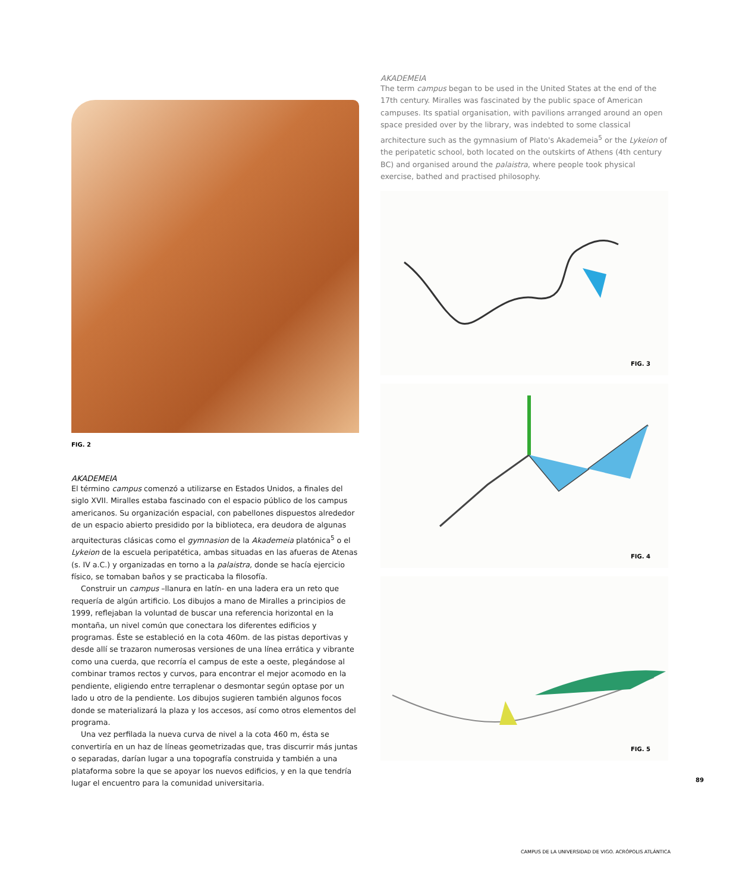AKADEMEIA
The term campus began to be used in the United States at the end of the 17th century. Miralles was fascinated by the public space of American campuses. Its spatial organisation, with pavilions arranged around an open space presided over by the library, was indebted to some classical architecture such as the gymnasium of Plato's Akademeia<sup>5</sup> or the Lykeion of the peripatetic school, both located on the outskirts of Athens (4th century BC) and organised around the palaistra, where people took physical exercise, bathed and practised philosophy.
FIG. 3
FIG. 4
FIG. 5
FIG. 2
AKADEMEIA
El término campus comenzó a utilizarse en Estados Unidos, a finales del siglo XVII. Miralles estaba fascinado con el espacio público de los campus americanos. Su organización espacial, con pabellones dispuestos alrededor de un espacio abierto presidido por la biblioteca, era deudora de algunas arquitecturas clásicas como el gymnasion de la Akademeia platónica<sup>5</sup> o el Lykeion de la escuela peripatética, ambas situadas en las afueras de Atenas (s. IV a.C.) y organizadas en torno a la palaistra, donde se hacía ejercicio físico, se tomaban baños y se practicaba la filosofía.
Construir un campus –llanura en latín- en una ladera era un reto que requería de algún artificio. Los dibujos a mano de Miralles a principios de 1999, reflejaban la voluntad de buscar una referencia horizontal en la montaña, un nivel común que conectara los diferentes edificios y programas. Éste se estableció en la cota 460m. de las pistas deportivas y desde allí se trazaron numerosas versiones de una línea errática y vibrante como una cuerda, que recorría el campus de este a oeste, plegándose al combinar tramos rectos y curvos, para encontrar el mejor acomodo en la pendiente, eligiendo entre terraplenar o desmontar según optase por un lado u otro de la pendiente. Los dibujos sugieren también algunos focos donde se materializará la plaza y los accesos, así como otros elementos del programa.
Una vez perfilada la nueva curva de nivel a la cota 460 m, ésta se convertiría en un haz de líneas geometrizadas que, tras discurrir más juntas o separadas, darían lugar a una topografía construida y también a una plataforma sobre la que se apoyar los nuevos edificios, y en la que tendría lugar el encuentro para la comunidad universitaria.
89
CAMPUS DE LA UNIVERSIDAD DE VIGO. ACRÓPOLIS ATLÁNTICA